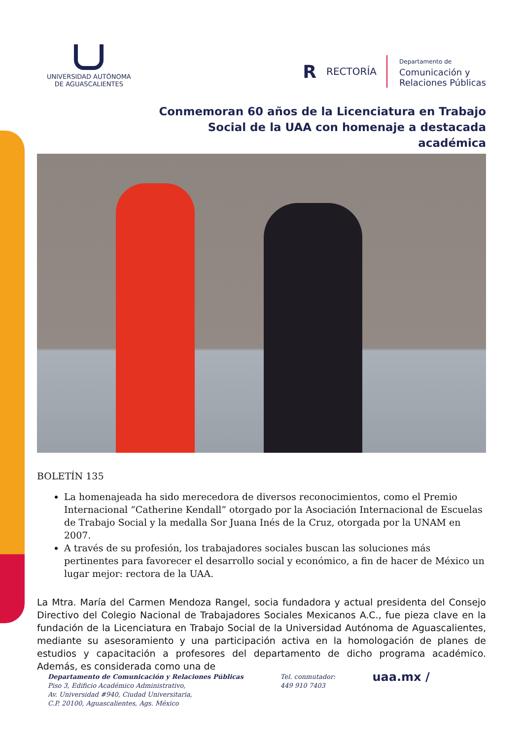UNIVERSIDAD AUTÓNOMA
DE AGUASCALIENTES
R RECTORÍA
Departamento de
Comunicación y
Relaciones Públicas
Conmemoran 60 años de la Licenciatura en Trabajo Social de la UAA con homenaje a destacada académica
BOLETÍN 135
La homenajeada ha sido merecedora de diversos reconocimientos, como el Premio Internacional “Catherine Kendall” otorgado por la Asociación Internacional de Escuelas de Trabajo Social y la medalla Sor Juana Inés de la Cruz, otorgada por la UNAM en 2007.
A través de su profesión, los trabajadores sociales buscan las soluciones más pertinentes para favorecer el desarrollo social y económico, a fin de hacer de México un lugar mejor: rectora de la UAA.
La Mtra. María del Carmen Mendoza Rangel, socia fundadora y actual presidenta del Consejo Directivo del Colegio Nacional de Trabajadores Sociales Mexicanos A.C., fue pieza clave en la fundación de la Licenciatura en Trabajo Social de la Universidad Autónoma de Aguascalientes, mediante su asesoramiento y una participación activa en la homologación de planes de estudios y capacitación a profesores del departamento de dicho programa académico. Además, es considerada como una de
Departamento de Comunicación y Relaciones Públicas
Piso 3, Edificio Académico Administrativo,
Av. Universidad #940, Ciudad Universitaria,
C.P. 20100, Aguascalientes, Ags. México
Tel. conmutador:
449 910 7403
uaa.mx /